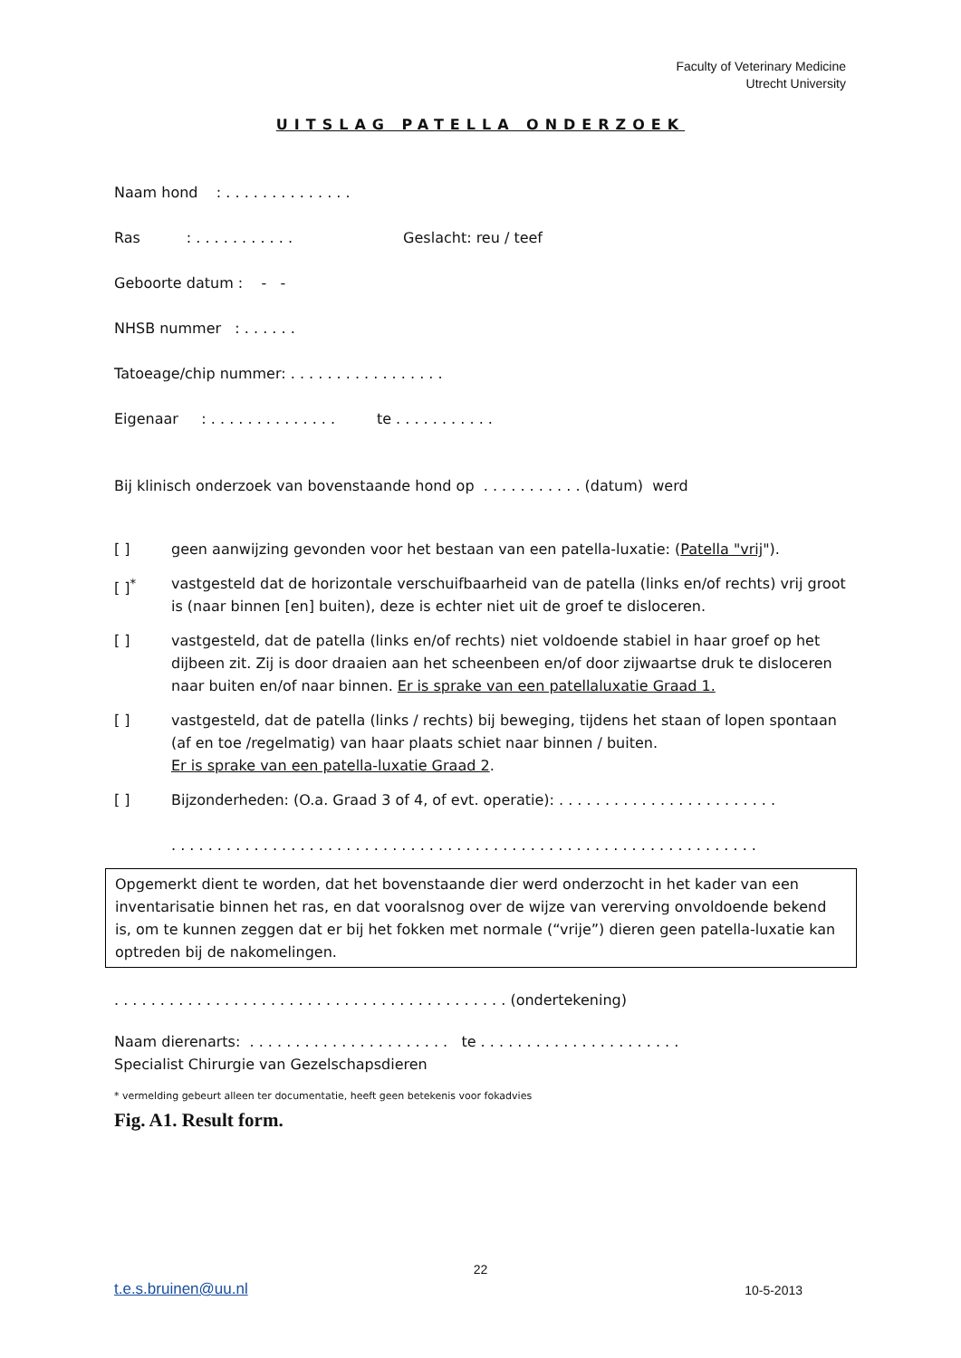Faculty of Veterinary Medicine
Utrecht University
UITSLAG PATELLA ONDERZOEK
Naam hond : . . . . . . . . . . . . . .
Ras : . . . . . . . . . . . Geslacht: reu / teef
Geboorte datum : - -
NHSB nummer : . . . . . .
Tatoeage/chip nummer: . . . . . . . . . . . . . . . . .
Eigenaar : . . . . . . . . . . . . . . te . . . . . . . . . . .
Bij klinisch onderzoek van bovenstaande hond op . . . . . . . . . . . (datum) werd
[ ] geen aanwijzing gevonden voor het bestaan van een patella-luxatie: (Patella "vrij").
[ ]<sup>*</sup> vastgesteld dat de horizontale verschuifbaarheid van de patella (links en/of rechts) vrij groot is (naar binnen [en] buiten), deze is echter niet uit de groef te disloceren.
[ ] vastgesteld, dat de patella (links en/of rechts) niet voldoende stabiel in haar groef op het dijbeen zit. Zij is door draaien aan het scheenbeen en/of door zijwaartse druk te disloceren naar buiten en/of naar binnen. Er is sprake van een patellaluxatie Graad 1.
[ ] vastgesteld, dat de patella (links / rechts) bij beweging, tijdens het staan of lopen spontaan (af en toe /regelmatig) van haar plaats schiet naar binnen / buiten.
Er is sprake van een patella-luxatie Graad 2.
[ ] Bijzonderheden: (O.a. Graad 3 of 4, of evt. operatie): . . . . . . . . . . . . . . . . . . . . . . . .
. . . . . . . . . . . . . . . . . . . . . . . . . . . . . . . . . . . . . . . . . . . . . . . . . . . . . . . . . . . . . . . .
Opgemerkt dient te worden, dat het bovenstaande dier werd onderzocht in het kader van een inventarisatie binnen het ras, en dat vooralsnog over de wijze van vererving onvoldoende bekend is, om te kunnen zeggen dat er bij het fokken met normale (“vrije”) dieren geen patella-luxatie kan optreden bij de nakomelingen.
. . . . . . . . . . . . . . . . . . . . . . . . . . . . . . . . . . . . . . . . . . . (ondertekening)
Naam dierenarts: . . . . . . . . . . . . . . . . . . . . . . te . . . . . . . . . . . . . . . . . . . . . .
Specialist Chirurgie van Gezelschapsdieren
* vermelding gebeurt alleen ter documentatie, heeft geen betekenis voor fokadvies
Fig. A1. Result form.
22
t.e.s.bruinen@uu.nl 10-5-2013